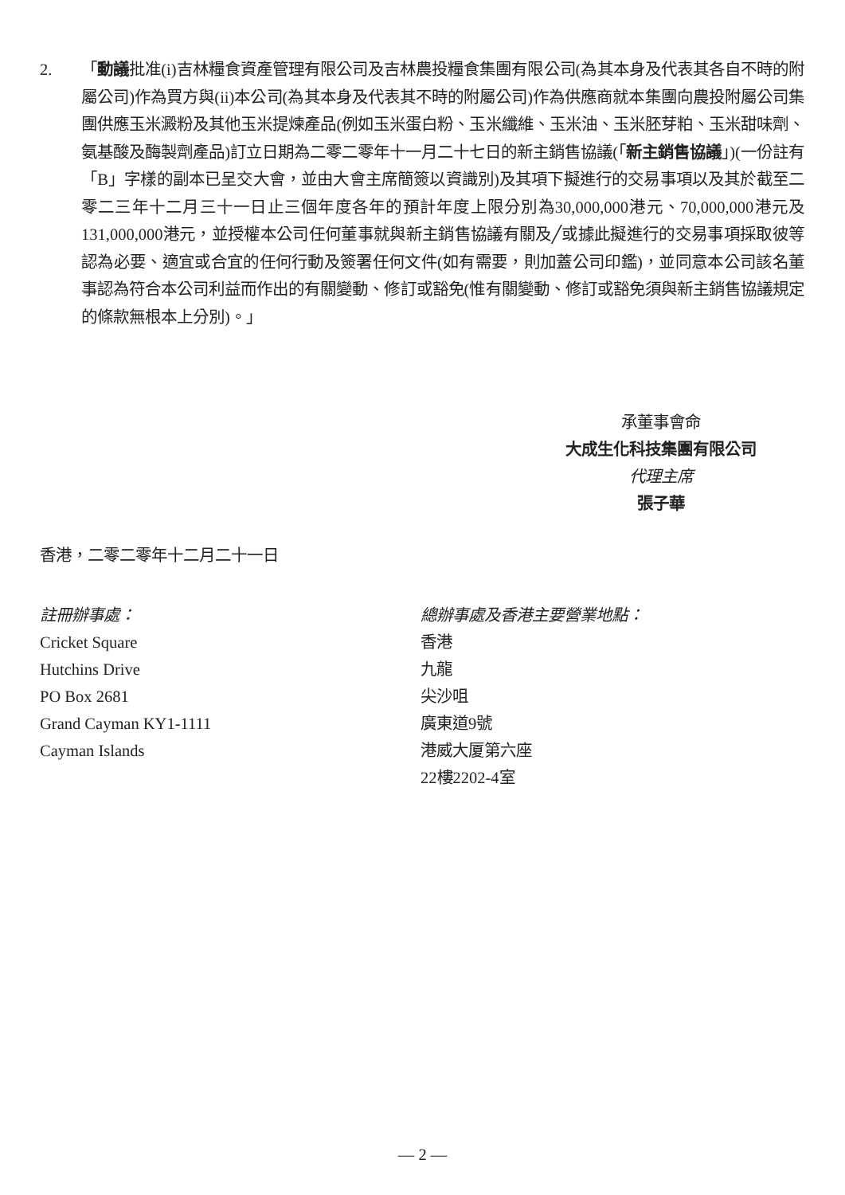2. 「動議批准(i)吉林糧食資產管理有限公司及吉林農投糧食集團有限公司(為其本身及代表其各自不時的附屬公司)作為買方與(ii)本公司(為其本身及代表其不時的附屬公司)作為供應商就本集團向農投附屬公司集團供應玉米澱粉及其他玉米提煉產品(例如玉米蛋白粉、玉米纖維、玉米油、玉米胚芽粕、玉米甜味劑、氨基酸及酶製劑產品)訂立日期為二零二零年十一月二十七日的新主銷售協議(「新主銷售協議」)(一份註有「B」字樣的副本已呈交大會，並由大會主席簡簽以資識別)及其項下擬進行的交易事項以及其於截至二零二三年十二月三十一日止三個年度各年的預計年度上限分別為30,000,000港元、70,000,000港元及131,000,000港元，並授權本公司任何董事就與新主銷售協議有關及╱或據此擬進行的交易事項採取彼等認為必要、適宜或合宜的任何行動及簽署任何文件(如有需要，則加蓋公司印鑑)，並同意本公司該名董事認為符合本公司利益而作出的有關變動、修訂或豁免(惟有關變動、修訂或豁免須與新主銷售協議規定的條款無根本上分別)。」
承董事會命
大成生化科技集團有限公司
代理主席
張子華
香港，二零二零年十二月二十一日
註冊辦事處：
Cricket Square
Hutchins Drive
PO Box 2681
Grand Cayman KY1-1111
Cayman Islands
總辦事處及香港主要營業地點：
香港
九龍
尖沙咀
廣東道9號
港威大厦第六座
22樓2202-4室
— 2 —